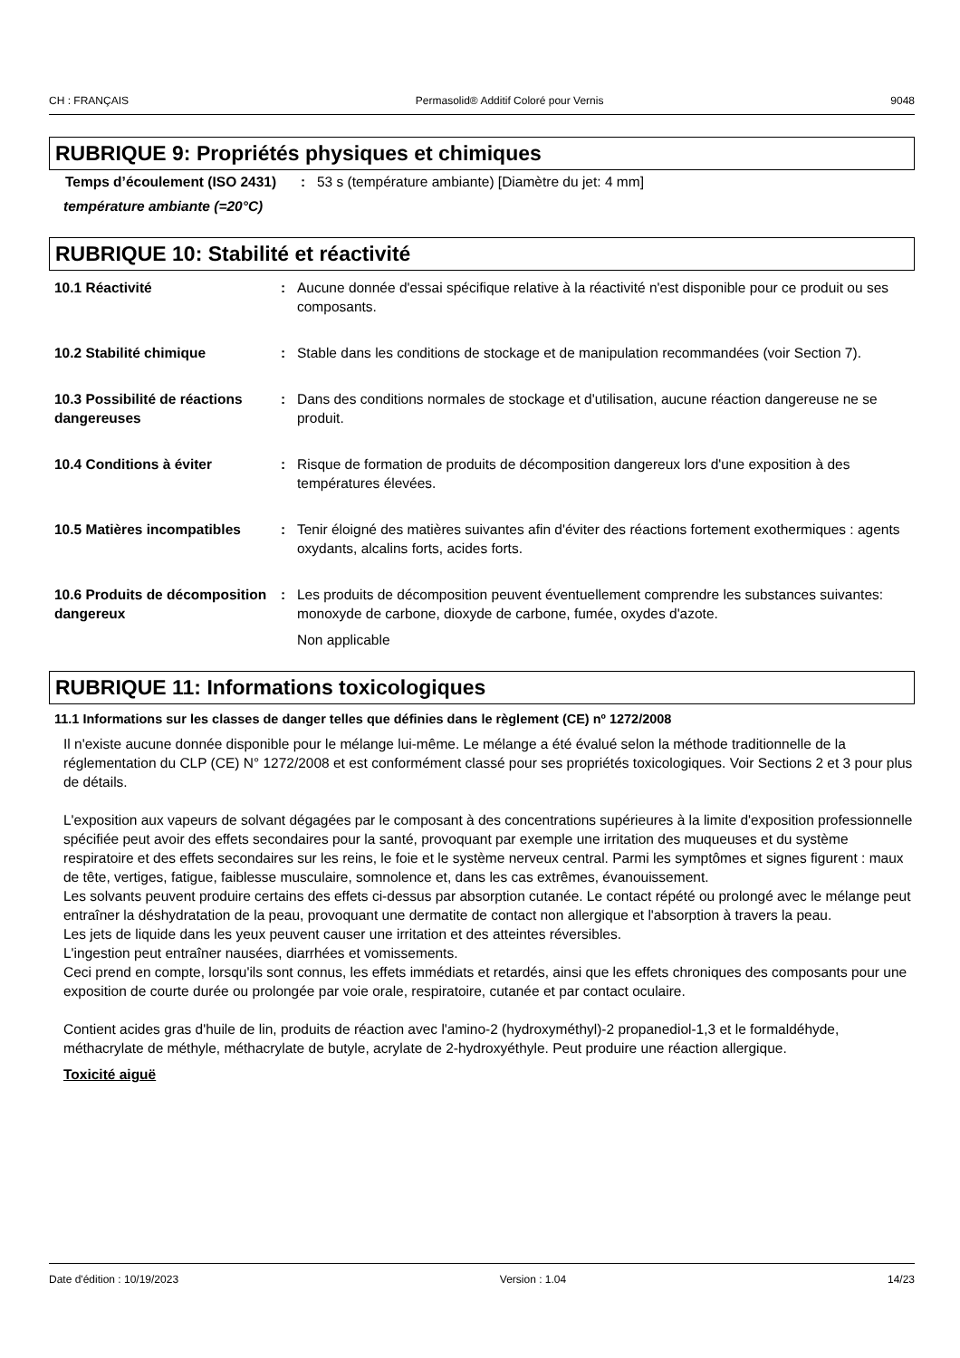CH : FRANÇAIS Permasolid® Additif Coloré pour Vernis 9048
RUBRIQUE 9: Propriétés physiques et chimiques
Temps d’écoulement (ISO 2431)
: 53 s (température ambiante) [Diamètre du jet: 4 mm]
température ambiante (=20°C)
RUBRIQUE 10: Stabilité et réactivité
10.1 Réactivité : Aucune donnée d'essai spécifique relative à la réactivité n'est disponible pour ce produit ou ses composants.
10.2 Stabilité chimique : Stable dans les conditions de stockage et de manipulation recommandées (voir Section 7).
10.3 Possibilité de réactions dangereuses
: Dans des conditions normales de stockage et d'utilisation, aucune réaction dangereuse ne se produit.
10.4 Conditions à éviter : Risque de formation de produits de décomposition dangereux lors d'une exposition à des températures élevées.
10.5 Matières incompatibles
: Tenir éloigné des matières suivantes afin d'éviter des réactions fortement exothermiques : agents oxydants, alcalins forts, acides forts.
10.6 Produits de décomposition dangereux
: Les produits de décomposition peuvent éventuellement comprendre les substances suivantes: monoxyde de carbone, dioxyde de carbone, fumée, oxydes d'azote.
Non applicable
RUBRIQUE 11: Informations toxicologiques
11.1 Informations sur les classes de danger telles que définies dans le règlement (CE) nº 1272/2008
Il n'existe aucune donnée disponible pour le mélange lui-même. Le mélange a été évalué selon la méthode traditionnelle de la réglementation du CLP (CE) N° 1272/2008 et est conformément classé pour ses propriétés toxicologiques. Voir Sections 2 et 3 pour plus de détails.
L'exposition aux vapeurs de solvant dégagées par le composant à des concentrations supérieures à la limite d'exposition professionnelle spécifiée peut avoir des effets secondaires pour la santé, provoquant par exemple une irritation des muqueuses et du système respiratoire et des effets secondaires sur les reins, le foie et le système nerveux central. Parmi les symptômes et signes figurent : maux de tête, vertiges, fatigue, faiblesse musculaire, somnolence et, dans les cas extrêmes, évanouissement.
Les solvants peuvent produire certains des effets ci-dessus par absorption cutanée. Le contact répété ou prolongé avec le mélange peut entraîner la déshydratation de la peau, provoquant une dermatite de contact non allergique et l'absorption à travers la peau.
Les jets de liquide dans les yeux peuvent causer une irritation et des atteintes réversibles.
L'ingestion peut entraîner nausées, diarrhées et vomissements.
Ceci prend en compte, lorsqu'ils sont connus, les effets immédiats et retardés, ainsi que les effets chroniques des composants pour une exposition de courte durée ou prolongée par voie orale, respiratoire, cutanée et par contact oculaire.
Contient acides gras d'huile de lin, produits de réaction avec l'amino-2 (hydroxyméthyl)-2 propanediol-1,3 et le formaldéhyde, méthacrylate de méthyle, méthacrylate de butyle, acrylate de 2-hydroxyéthyle. Peut produire une réaction allergique.
Toxicité aiguë
Date d'édition : 10/19/2023 Version : 1.04 14/23